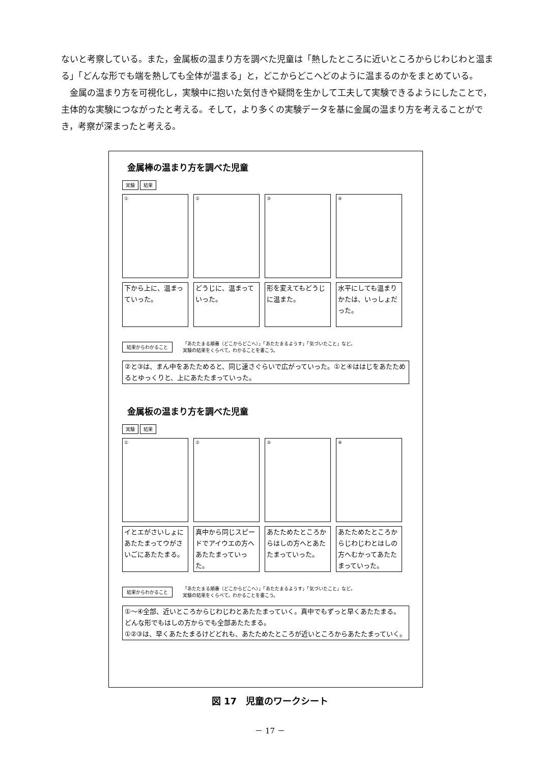ないと考察している。また，金属板の温まり方を調べた児童は「熱したところに近いところからじわじわと温まる」「どんな形でも端を熱しても全体が温まる」と，どこからどこへどのように温まるのかをまとめている。
　金属の温まり方を可視化し，実験中に抱いた気付きや疑問を生かして工夫して実験できるようにしたことで，主体的な実験につながったと考える。そして，より多くの実験データを基に金属の温まり方を考えることができ，考察が深まったと考える。
金属棒の温まり方を調べた児童
実験 結果
① ② ③ ④
下から上に、温まっていった。
どうじに、温まっていった。
形を変えてもどうじに温また。
水平にしても温まりかたは、いっしょだった。
結果からわかること 「あたたまる順番（どこからどこへ）」「あたたまるようす」「気づいたこと」など。
実験の結果をくらべて，わかることを書こう。
②と③は、まん中をあたためると、同じ速さぐらいで広がっていった。①と④ははじをあたためるとゆっくりと、上にあたたまっていった。
金属板の温まり方を調べた児童
実験 結果
① ② ③ ④
イとエがさいしょにあたたまってウがさいごにあたたまる。
真中から同じスピードでアイウエの方へあたたまっていった。
あたためたところからはしの方へとあたたまっていった。
あたためたところからじわじわとはしの方へむかってあたたまっていった。
結果からわかること 「あたたまる順番（どこからどこへ）」「あたたまるようす」「気づいたこと」など。
実験の結果をくらべて，わかることを書こう。
①～④全部、近いところからじわじわとあたたまっていく。真中でもずっと早くあたたまる。どんな形でもはしの方からでも全部あたたまる。
①②③は、早くあたたまるけどどれも、あたためたところが近いところからあたたまっていく。
図 17　児童のワークシート
－ 17 －